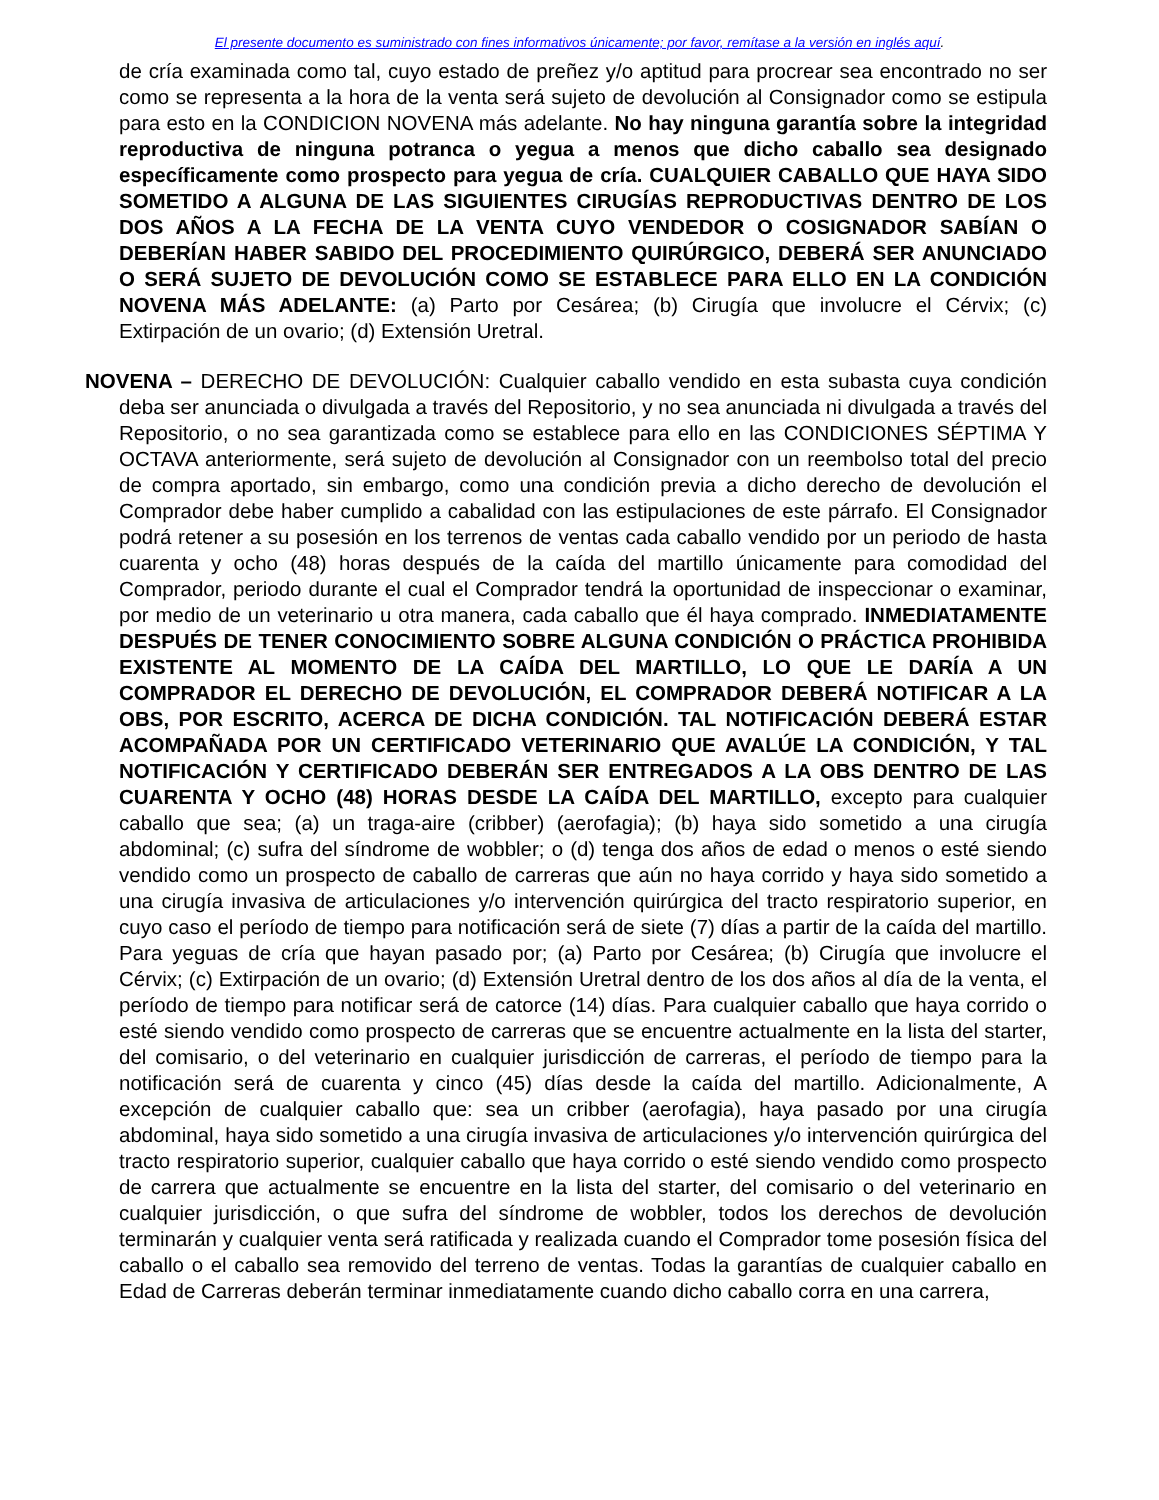El presente documento es suministrado con fines informativos únicamente; por favor, remítase a la versión en inglés aquí.
de cría examinada como tal, cuyo estado de preñez y/o aptitud para procrear sea encontrado no ser como se representa a la hora de la venta será sujeto de devolución al Consignador como se estipula para esto en la CONDICION NOVENA más adelante. No hay ninguna garantía sobre la integridad reproductiva de ninguna potranca o yegua a menos que dicho caballo sea designado específicamente como prospecto para yegua de cría. CUALQUIER CABALLO QUE HAYA SIDO SOMETIDO A ALGUNA DE LAS SIGUIENTES CIRUGÍAS REPRODUCTIVAS DENTRO DE LOS DOS AÑOS A LA FECHA DE LA VENTA CUYO VENDEDOR O COSIGNADOR SABÍAN O DEBERÍAN HABER SABIDO DEL PROCEDIMIENTO QUIRÚRGICO, DEBERÁ SER ANUNCIADO O SERÁ SUJETO DE DEVOLUCIÓN COMO SE ESTABLECE PARA ELLO EN LA CONDICIÓN NOVENA MÁS ADELANTE: (a) Parto por Cesárea; (b) Cirugía que involucre el Cérvix; (c) Extirpación de un ovario; (d) Extensión Uretral.
NOVENA – DERECHO DE DEVOLUCIÓN: Cualquier caballo vendido en esta subasta cuya condición deba ser anunciada o divulgada a través del Repositorio, y no sea anunciada ni divulgada a través del Repositorio, o no sea garantizada como se establece para ello en las CONDICIONES SÉPTIMA Y OCTAVA anteriormente, será sujeto de devolución al Consignador con un reembolso total del precio de compra aportado, sin embargo, como una condición previa a dicho derecho de devolución el Comprador debe haber cumplido a cabalidad con las estipulaciones de este párrafo. El Consignador podrá retener a su posesión en los terrenos de ventas cada caballo vendido por un periodo de hasta cuarenta y ocho (48) horas después de la caída del martillo únicamente para comodidad del Comprador, periodo durante el cual el Comprador tendrá la oportunidad de inspeccionar o examinar, por medio de un veterinario u otra manera, cada caballo que él haya comprado. INMEDIATAMENTE DESPUÉS DE TENER CONOCIMIENTO SOBRE ALGUNA CONDICIÓN O PRÁCTICA PROHIBIDA EXISTENTE AL MOMENTO DE LA CAÍDA DEL MARTILLO, LO QUE LE DARÍA A UN COMPRADOR EL DERECHO DE DEVOLUCIÓN, EL COMPRADOR DEBERÁ NOTIFICAR A LA OBS, POR ESCRITO, ACERCA DE DICHA CONDICIÓN. TAL NOTIFICACIÓN DEBERÁ ESTAR ACOMPAÑADA POR UN CERTIFICADO VETERINARIO QUE AVALÚE LA CONDICIÓN, Y TAL NOTIFICACIÓN Y CERTIFICADO DEBERÁN SER ENTREGADOS A LA OBS DENTRO DE LAS CUARENTA Y OCHO (48) HORAS DESDE LA CAÍDA DEL MARTILLO, excepto para cualquier caballo que sea; (a) un traga-aire (cribber) (aerofagia); (b) haya sido sometido a una cirugía abdominal; (c) sufra del síndrome de wobbler; o (d) tenga dos años de edad o menos o esté siendo vendido como un prospecto de caballo de carreras que aún no haya corrido y haya sido sometido a una cirugía invasiva de articulaciones y/o intervención quirúrgica del tracto respiratorio superior, en cuyo caso el período de tiempo para notificación será de siete (7) días a partir de la caída del martillo. Para yeguas de cría que hayan pasado por; (a) Parto por Cesárea; (b) Cirugía que involucre el Cérvix; (c) Extirpación de un ovario; (d) Extensión Uretral dentro de los dos años al día de la venta, el período de tiempo para notificar será de catorce (14) días. Para cualquier caballo que haya corrido o esté siendo vendido como prospecto de carreras que se encuentre actualmente en la lista del starter, del comisario, o del veterinario en cualquier jurisdicción de carreras, el período de tiempo para la notificación será de cuarenta y cinco (45) días desde la caída del martillo. Adicionalmente, A excepción de cualquier caballo que: sea un cribber (aerofagia), haya pasado por una cirugía abdominal, haya sido sometido a una cirugía invasiva de articulaciones y/o intervención quirúrgica del tracto respiratorio superior, cualquier caballo que haya corrido o esté siendo vendido como prospecto de carrera que actualmente se encuentre en la lista del starter, del comisario o del veterinario en cualquier jurisdicción, o que sufra del síndrome de wobbler, todos los derechos de devolución terminarán y cualquier venta será ratificada y realizada cuando el Comprador tome posesión física del caballo o el caballo sea removido del terreno de ventas. Todas la garantías de cualquier caballo en Edad de Carreras deberán terminar inmediatamente cuando dicho caballo corra en una carrera,